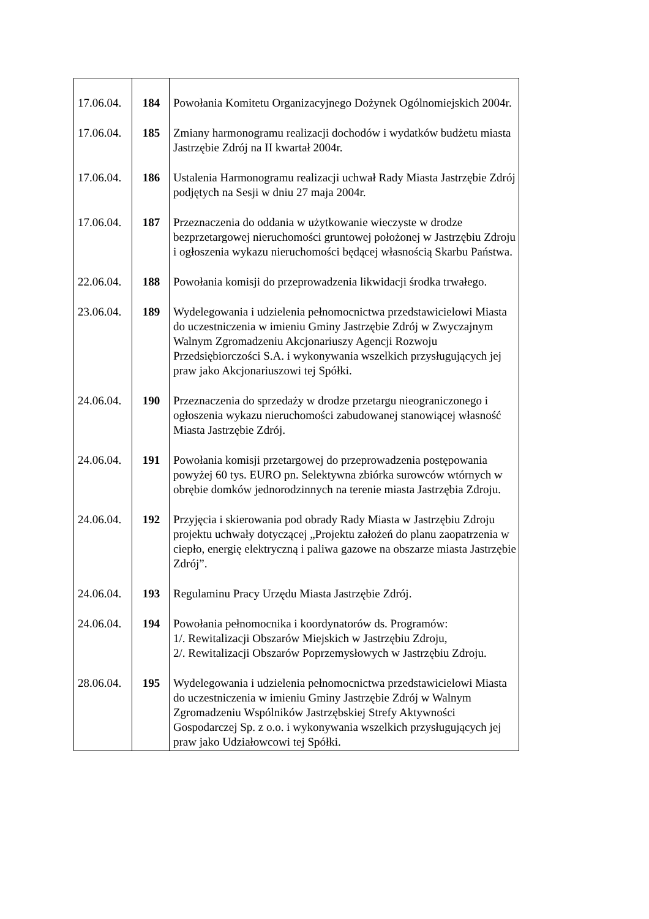| 17.06.04. | 184 | Powołania Komitetu Organizacyjnego Dożynek Ogólnomiejskich 2004r. |
| 17.06.04. | 185 | Zmiany harmonogramu realizacji dochodów i wydatków budżetu miasta Jastrzębie Zdrój na II kwartał 2004r. |
| 17.06.04. | 186 | Ustalenia Harmonogramu realizacji uchwał Rady Miasta Jastrzębie Zdrój podjętych na Sesji w dniu 27 maja 2004r. |
| 17.06.04. | 187 | Przeznaczenia do oddania w użytkowanie wieczyste w drodze bezprzetargowej nieruchomości gruntowej położonej w Jastrzębiu Zdroju i ogłoszenia wykazu nieruchomości będącej własnością Skarbu Państwa. |
| 22.06.04. | 188 | Powołania komisji do przeprowadzenia likwidacji środka trwałego. |
| 23.06.04. | 189 | Wydelegowania i udzielenia pełnomocnictwa przedstawicielowi Miasta do uczestniczenia w imieniu Gminy Jastrzębie Zdrój w Zwyczajnym Walnym Zgromadzeniu Akcjonariuszy Agencji Rozwoju Przedsiębiorczości S.A. i wykonywania wszelkich przysługujących jej praw jako Akcjonariuszowi tej Spółki. |
| 24.06.04. | 190 | Przeznaczenia do sprzedaży w drodze przetargu nieograniczonego i ogłoszenia wykazu nieruchomości zabudowanej stanowiącej własność Miasta Jastrzębie Zdrój. |
| 24.06.04. | 191 | Powołania komisji przetargowej do przeprowadzenia postępowania powyżej 60 tys. EURO pn. Selektywna zbiórka surowców wtórnych w obrębie domków jednorodzinnych na terenie miasta Jastrzębia Zdroju. |
| 24.06.04. | 192 | Przyjęcia i skierowania pod obrady Rady Miasta w Jastrzębiu Zdroju projektu uchwały dotyczącej „Projektu założeń do planu zaopatrzenia w ciepło, energię elektryczną i paliwa gazowe na obszarze miasta Jastrzębie Zdrój”. |
| 24.06.04. | 193 | Regulaminu Pracy Urzędu Miasta Jastrzębie Zdrój. |
| 24.06.04. | 194 | Powołania pełnomocnika i koordynatorów ds. Programów: 1/. Rewitalizacji Obszarów Miejskich w Jastrzębiu Zdroju, 2/. Rewitalizacji Obszarów Poprzemysłowych w Jastrzębiu Zdroju. |
| 28.06.04. | 195 | Wydelegowania i udzielenia pełnomocnictwa przedstawicielowi Miasta do uczestniczenia w imieniu Gminy Jastrzębie Zdrój w Walnym Zgromadzeniu Wspólników Jastrzębskiej Strefy Aktywności Gospodarczej Sp. z o.o. i wykonywania wszelkich przysługujących jej praw jako Udziałowcowi tej Spółki. |